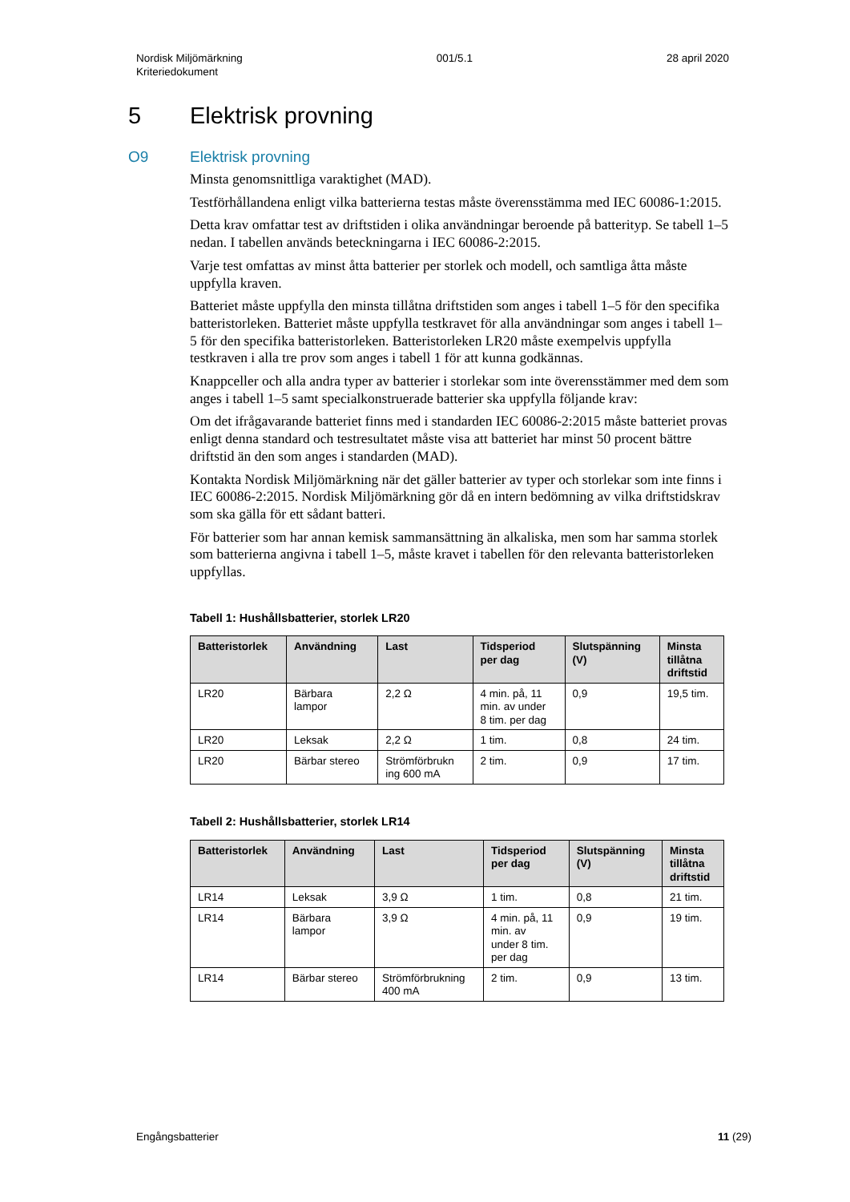Nordisk Miljömärkning
Kriteriedokument
001/5.1 28 april 2020
5 Elektrisk provning
O9 Elektrisk provning
Minsta genomsnittliga varaktighet (MAD).
Testförhållandena enligt vilka batterierna testas måste överensstämma med IEC 60086-1:2015.
Detta krav omfattar test av driftstiden i olika användningar beroende på batterityp. Se tabell 1–5 nedan. I tabellen används beteckningarna i IEC 60086-2:2015.
Varje test omfattas av minst åtta batterier per storlek och modell, och samtliga åtta måste uppfylla kraven.
Batteriet måste uppfylla den minsta tillåtna driftstiden som anges i tabell 1–5 för den specifika batteristorleken. Batteriet måste uppfylla testkravet för alla användningar som anges i tabell 1–5 för den specifika batteristorleken. Batteristorleken LR20 måste exempelvis uppfylla testkraven i alla tre prov som anges i tabell 1 för att kunna godkännas.
Knappceller och alla andra typer av batterier i storlekar som inte överensstämmer med dem som anges i tabell 1–5 samt specialkonstruerade batterier ska uppfylla följande krav:
Om det ifrågavarande batteriet finns med i standarden IEC 60086-2:2015 måste batteriet provas enligt denna standard och testresultatet måste visa att batteriet har minst 50 procent bättre driftstid än den som anges i standarden (MAD).
Kontakta Nordisk Miljömärkning när det gäller batterier av typer och storlekar som inte finns i IEC 60086-2:2015. Nordisk Miljömärkning gör då en intern bedömning av vilka driftstidskrav som ska gälla för ett sådant batteri.
För batterier som har annan kemisk sammansättning än alkaliska, men som har samma storlek som batterierna angivna i tabell 1–5, måste kravet i tabellen för den relevanta batteristorleken uppfyllas.
Tabell 1: Hushållsbatterier, storlek LR20
| Batteristorlek | Användning | Last | Tidsperiod per dag | Slutspänning (V) | Minsta tillåtna driftstid |
| --- | --- | --- | --- | --- | --- |
| LR20 | Bärbara lampor | 2,2 Ω | 4 min. på, 11 min. av under 8 tim. per dag | 0,9 | 19,5 tim. |
| LR20 | Leksak | 2,2 Ω | 1 tim. | 0,8 | 24 tim. |
| LR20 | Bärbar stereo | Strömförbrukn ing 600 mA | 2 tim. | 0,9 | 17 tim. |
Tabell 2: Hushållsbatterier, storlek LR14
| Batteristorlek | Användning | Last | Tidsperiod per dag | Slutspänning (V) | Minsta tillåtna driftstid |
| --- | --- | --- | --- | --- | --- |
| LR14 | Leksak | 3,9 Ω | 1 tim. | 0,8 | 21 tim. |
| LR14 | Bärbara lampor | 3,9 Ω | 4 min. på, 11 min. av under 8 tim. per dag | 0,9 | 19 tim. |
| LR14 | Bärbar stereo | Strömförbrukning 400 mA | 2 tim. | 0,9 | 13 tim. |
Engångsbatterier 11 (29)